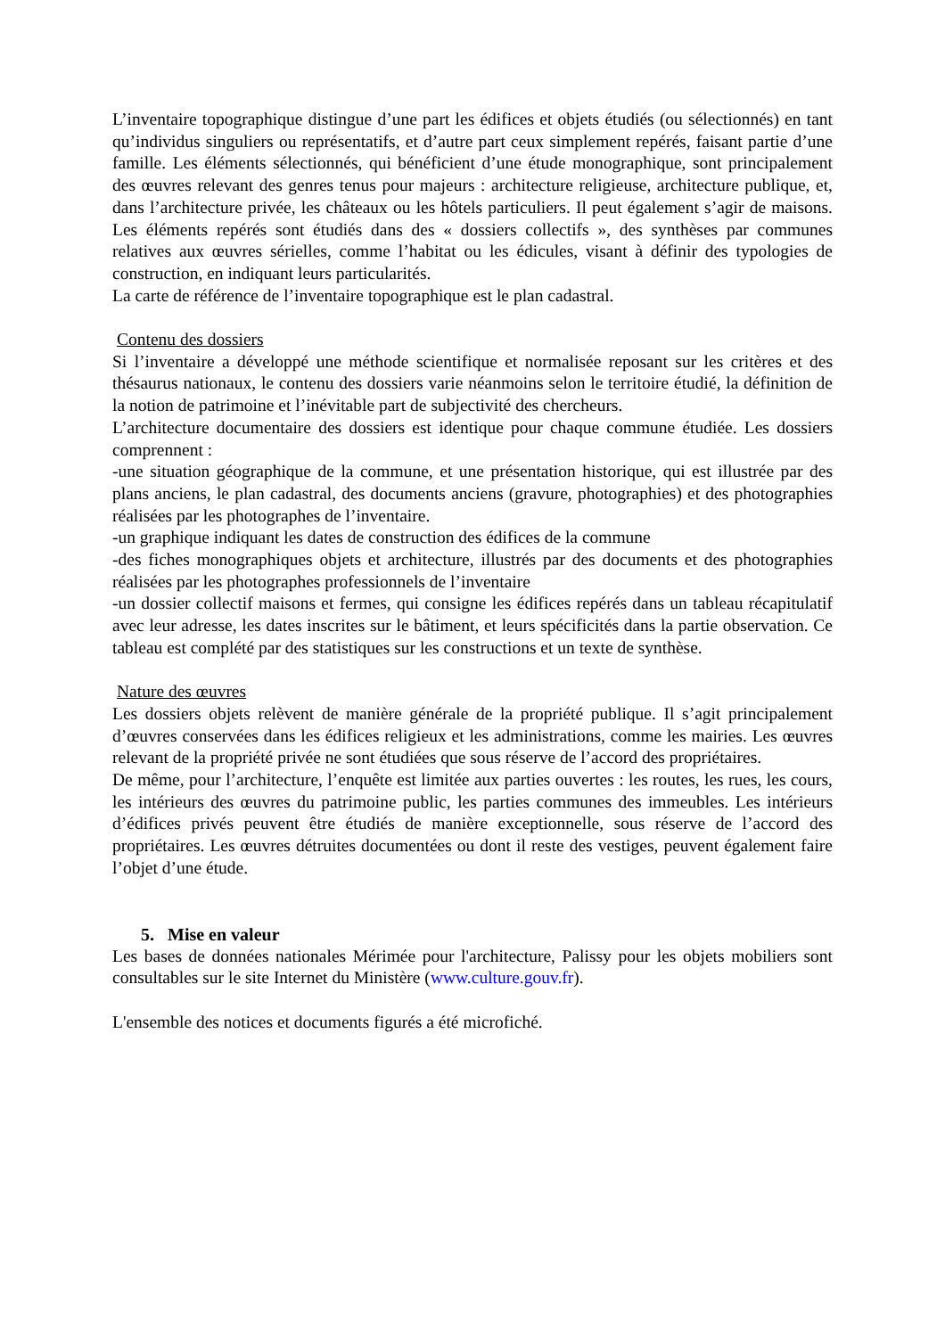L’inventaire topographique distingue d’une part les édifices et objets étudiés (ou sélectionnés) en tant qu’individus singuliers ou représentatifs, et d’autre part ceux simplement repérés, faisant partie d’une famille. Les éléments sélectionnés, qui bénéficient d’une étude monographique, sont principalement des œuvres relevant des genres tenus pour majeurs : architecture religieuse, architecture publique, et, dans l’architecture privée, les châteaux ou les hôtels particuliers. Il peut également s’agir de maisons. Les éléments repérés sont étudiés dans des « dossiers collectifs », des synthèses par communes relatives aux œuvres sérielles, comme l’habitat ou les édicules, visant à définir des typologies de construction, en indiquant leurs particularités.
La carte de référence de l’inventaire topographique est le plan cadastral.
Contenu des dossiers
Si l’inventaire a développé une méthode scientifique et normalisée reposant sur les critères et des thésaurus nationaux, le contenu des dossiers varie néanmoins selon le territoire étudié, la définition de la notion de patrimoine et l’inévitable part de subjectivité des chercheurs.
L’architecture documentaire des dossiers est identique pour chaque commune étudiée. Les dossiers comprennent :
-une situation géographique de la commune, et une présentation historique, qui est illustrée par des plans anciens, le plan cadastral, des documents anciens (gravure, photographies) et des photographies réalisées par les photographes de l’inventaire.
-un graphique indiquant les dates de construction des édifices de la commune
-des fiches monographiques objets et architecture, illustrés par des documents et des photographies réalisées par les photographes professionnels de l’inventaire
-un dossier collectif maisons et fermes, qui consigne les édifices repérés dans un tableau récapitulatif avec leur adresse, les dates inscrites sur le bâtiment, et leurs spécificités dans la partie observation. Ce tableau est complété par des statistiques sur les constructions et un texte de synthèse.
Nature des œuvres
Les dossiers objets relèvent de manière générale de la propriété publique. Il s’agit principalement d’œuvres conservées dans les édifices religieux et les administrations, comme les mairies. Les œuvres relevant de la propriété privée ne sont étudiées que sous réserve de l’accord des propriétaires.
De même, pour l’architecture, l’enquête est limitée aux parties ouvertes : les routes, les rues, les cours, les intérieurs des œuvres du patrimoine public, les parties communes des immeubles. Les intérieurs d’édifices privés peuvent être étudiés de manière exceptionnelle, sous réserve de l’accord des propriétaires. Les œuvres détruites documentées ou dont il reste des vestiges, peuvent également faire l’objet d’une étude.
5. Mise en valeur
Les bases de données nationales Mérimée pour l'architecture, Palissy pour les objets mobiliers sont consultables sur le site Internet du Ministère (www.culture.gouv.fr).
L'ensemble des notices et documents figurés a été microfiché.